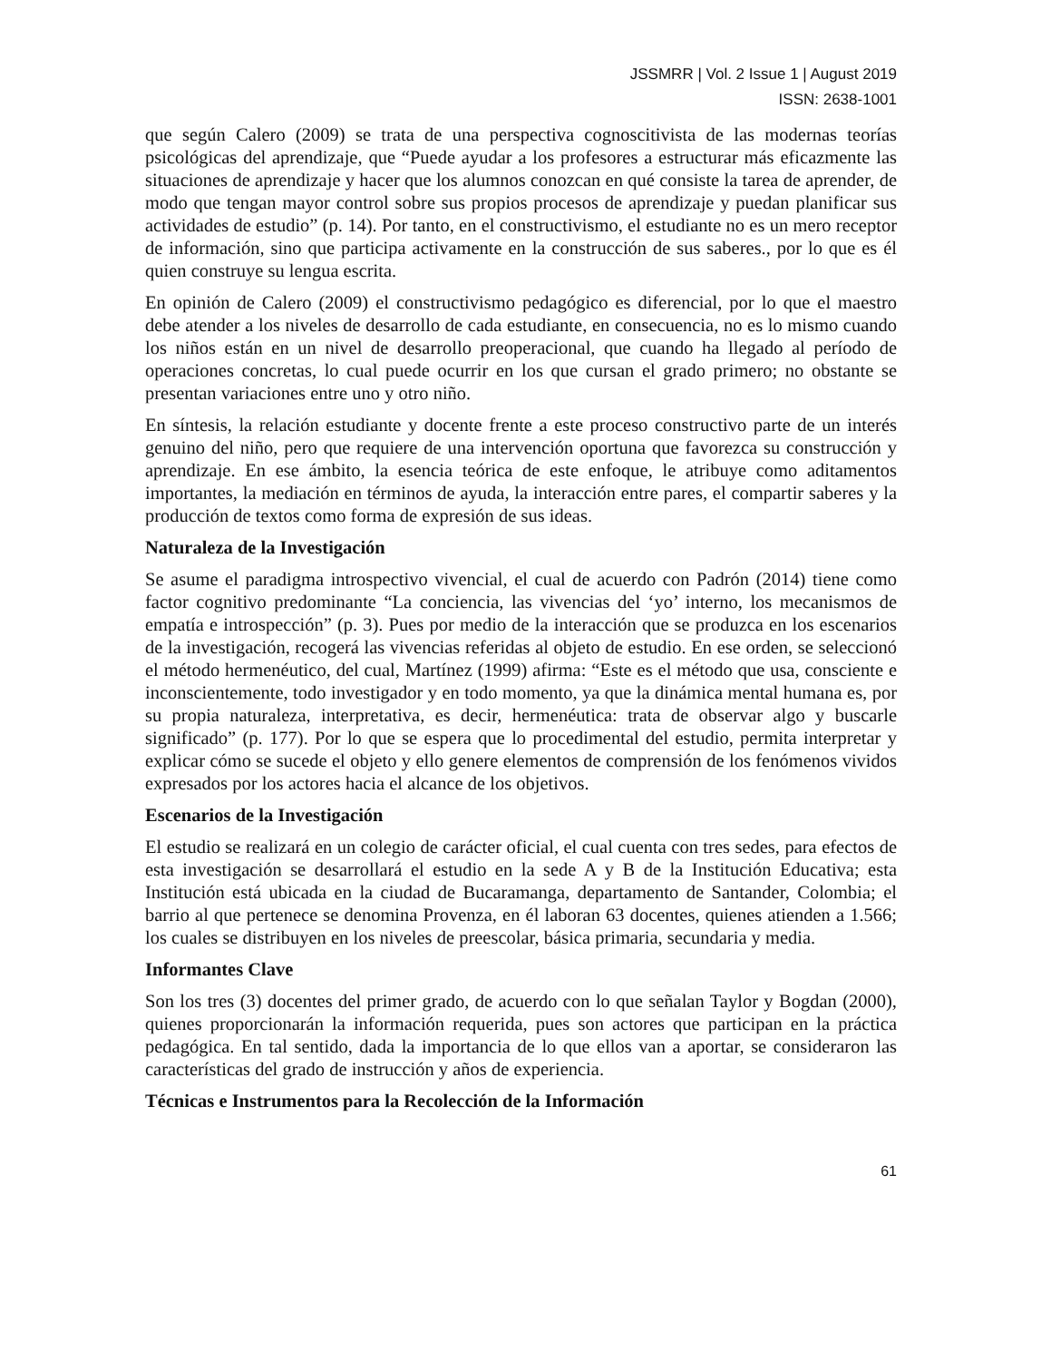JSSMRR | Vol. 2 Issue 1 | August 2019
ISSN: 2638-1001
que según Calero (2009) se trata de una perspectiva cognoscitivista de las modernas teorías psicológicas del aprendizaje, que “Puede ayudar a los profesores a estructurar más eficazmente las situaciones de aprendizaje y hacer que los alumnos conozcan en qué consiste la tarea de aprender, de modo que tengan mayor control sobre sus propios procesos de aprendizaje y puedan planificar sus actividades de estudio” (p. 14). Por tanto, en el constructivismo, el estudiante no es un mero receptor de información, sino que participa activamente en la construcción de sus saberes., por lo que es él quien construye su lengua escrita.
En opinión de Calero (2009) el constructivismo pedagógico es diferencial, por lo que el maestro debe atender a los niveles de desarrollo de cada estudiante, en consecuencia, no es lo mismo cuando los niños están en un nivel de desarrollo preoperacional, que cuando ha llegado al período de operaciones concretas, lo cual puede ocurrir en los que cursan el grado primero; no obstante se presentan variaciones entre uno y otro niño.
En síntesis, la relación estudiante y docente frente a este proceso constructivo parte de un interés genuino del niño, pero que requiere de una intervención oportuna que favorezca su construcción y aprendizaje. En ese ámbito, la esencia teórica de este enfoque, le atribuye como aditamentos importantes, la mediación en términos de ayuda, la interacción entre pares, el compartir saberes y la producción de textos como forma de expresión de sus ideas.
Naturaleza de la Investigación
Se asume el paradigma introspectivo vivencial, el cual de acuerdo con Padrón (2014) tiene como factor cognitivo predominante “La conciencia, las vivencias del ‘yo’ interno, los mecanismos de empatía e introspección” (p. 3). Pues por medio de la interacción que se produzca en los escenarios de la investigación, recogerá las vivencias referidas al objeto de estudio. En ese orden, se seleccionó el método hermenéutico, del cual, Martínez (1999) afirma: “Este es el método que usa, consciente e inconscientemente, todo investigador y en todo momento, ya que la dinámica mental humana es, por su propia naturaleza, interpretativa, es decir, hermenéutica: trata de observar algo y buscarle significado” (p. 177). Por lo que se espera que lo procedimental del estudio, permita interpretar y explicar cómo se sucede el objeto y ello genere elementos de comprensión de los fenómenos vividos expresados por los actores hacia el alcance de los objetivos.
Escenarios de la Investigación
El estudio se realizará en un colegio de carácter oficial, el cual cuenta con tres sedes, para efectos de esta investigación se desarrollará el estudio en la sede A y B de la Institución Educativa; esta Institución está ubicada en la ciudad de Bucaramanga, departamento de Santander, Colombia; el barrio al que pertenece se denomina Provenza, en él laboran 63 docentes, quienes atienden a 1.566; los cuales se distribuyen en los niveles de preescolar, básica primaria, secundaria y media.
Informantes Clave
Son los tres (3) docentes del primer grado, de acuerdo con lo que señalan Taylor y Bogdan (2000), quienes proporcionarán la información requerida, pues son actores que participan en la práctica pedagógica. En tal sentido, dada la importancia de lo que ellos van a aportar, se consideraron las características del grado de instrucción y años de experiencia.
Técnicas e Instrumentos para la Recolección de la Información
61